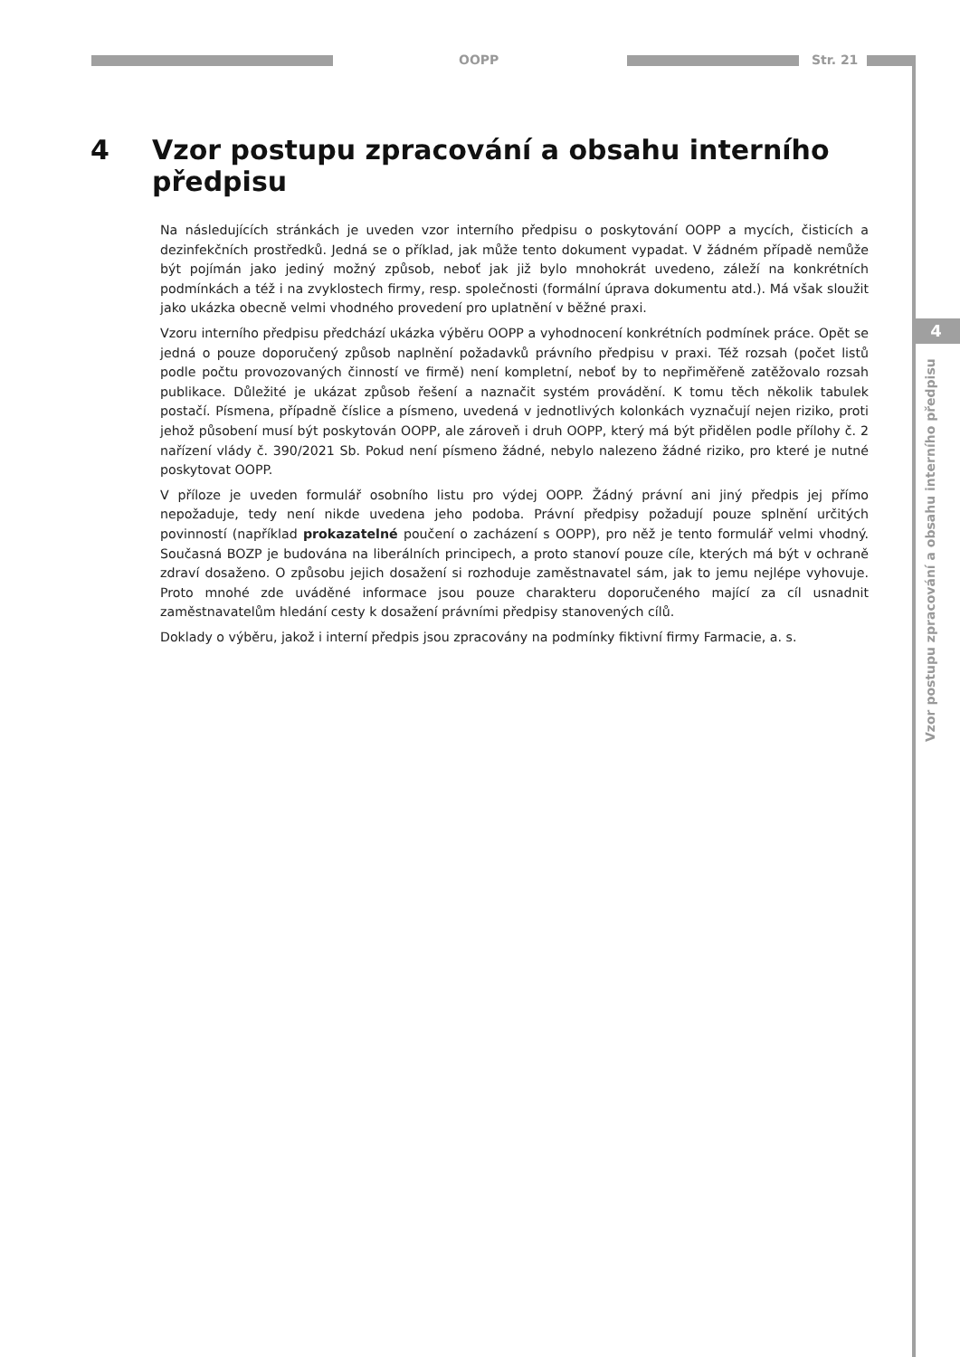OOPP Str. 21
4 Vzor postupu zpracování a obsahu interního předpisu
Na následujících stránkách je uveden vzor interního předpisu o poskytování OOPP a mycích, čisticích a dezinfekčních prostředků. Jedná se o příklad, jak může tento dokument vypadat. V žádném případě nemůže být pojímán jako jediný možný způsob, neboť jak již bylo mnohokrát uvedeno, záleží na konkrétních podmínkách a též i na zvyklostech firmy, resp. společnosti (formální úprava dokumentu atd.). Má však sloužit jako ukázka obecně velmi vhodného provedení pro uplatnění v běžné praxi.
Vzoru interního předpisu předchází ukázka výběru OOPP a vyhodnocení konkrétních podmínek práce. Opět se jedná o pouze doporučený způsob naplnění požadavků právního předpisu v praxi. Též rozsah (počet listů podle počtu provozovaných činností ve firmě) není kompletní, neboť by to nepřiměřeně zatěžovalo rozsah publikace. Důležité je ukázat způsob řešení a naznačit systém provádění. K tomu těch několik tabulek postačí. Písmena, případně číslice a písmeno, uvedená v jednotlivých kolonkách vyznačují nejen riziko, proti jehož působení musí být poskytován OOPP, ale zároveň i druh OOPP, který má být přidělen podle přílohy č. 2 nařízení vlády č. 390/2021 Sb. Pokud není písmeno žádné, nebylo nalezeno žádné riziko, pro které je nutné poskytovat OOPP.
V příloze je uveden formulář osobního listu pro výdej OOPP. Žádný právní ani jiný předpis jej přímo nepožaduje, tedy není nikde uvedena jeho podoba. Právní předpisy požadují pouze splnění určitých povinností (například prokazatelné poučení o zacházení s OOPP), pro něž je tento formulář velmi vhodný. Současná BOZP je budována na liberálních principech, a proto stanoví pouze cíle, kterých má být v ochraně zdraví dosaženo. O způsobu jejich dosažení si rozhoduje zaměstnavatel sám, jak to jemu nejlépe vyhovuje. Proto mnohé zde uváděné informace jsou pouze charakteru doporučeného mající za cíl usnadnit zaměstnavatelům hledání cesty k dosažení právními předpisy stanovených cílů.
Doklady o výběru, jakož i interní předpis jsou zpracovány na podmínky fiktivní firmy Farmacie, a. s.
4
Vzor postupu zpracování a obsahu interního předpisu